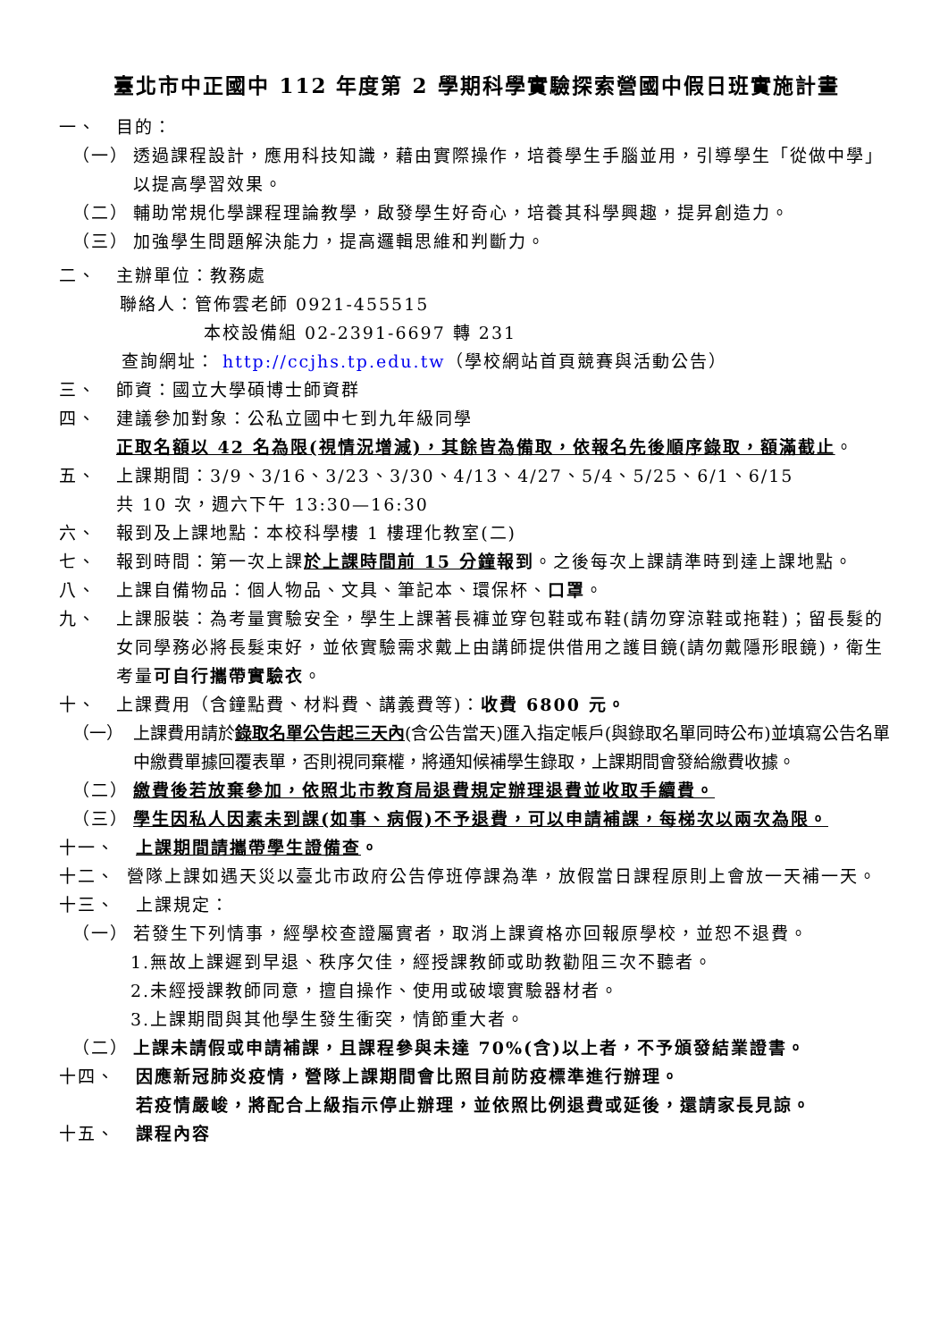臺北市中正國中 112 年度第 2 學期科學實驗探索營國中假日班實施計畫
一、 目的：
（一） 透過課程設計，應用科技知識，藉由實際操作，培養學生手腦並用，引導學生「從做中學」以提高學習效果。
（二） 輔助常規化學課程理論教學，啟發學生好奇心，培養其科學興趣，提昇創造力。
（三） 加強學生問題解決能力，提高邏輯思維和判斷力。
二、 主辦單位：教務處
聯絡人：管佈雲老師 0921-455515
本校設備組 02-2391-6697 轉 231
查詢網址： http://ccjhs.tp.edu.tw（學校網站首頁競賽與活動公告）
三、 師資：國立大學碩博士師資群
四、 建議參加對象：公私立國中七到九年級同學
正取名額以 42 名為限(視情況增減)，其餘皆為備取，依報名先後順序錄取，額滿截止。
五、 上課期間：3/9、3/16、3/23、3/30、4/13、4/27、5/4、5/25、6/1、6/15
共 10 次，週六下午 13:30—16:30
六、 報到及上課地點：本校科學樓 1 樓理化教室(二)
七、 報到時間：第一次上課於上課時間前 15 分鐘報到。之後每次上課請準時到達上課地點。
八、 上課自備物品：個人物品、文具、筆記本、環保杯、口罩。
九、 上課服裝：為考量實驗安全，學生上課著長褲並穿包鞋或布鞋(請勿穿涼鞋或拖鞋)；留長髮的女同學務必將長髮束好，並依實驗需求戴上由講師提供借用之護目鏡(請勿戴隱形眼鏡)，衛生考量可自行攜帶實驗衣。
十、 上課費用（含鐘點費、材料費、講義費等)：收費 6800 元。
（一） 上課費用請於錄取名單公告起三天內(含公告當天)匯入指定帳戶(與錄取名單同時公布)並填寫公告名單中繳費單據回覆表單，否則視同棄權，將通知候補學生錄取，上課期間會發給繳費收據。
（二） 繳費後若放棄參加，依照北市教育局退費規定辦理退費並收取手續費。
（三） 學生因私人因素未到課(如事、病假)不予退費，可以申請補課，每梯次以兩次為限。
十一、 上課期間請攜帶學生證備查。
十二、 營隊上課如遇天災以臺北市政府公告停班停課為準，放假當日課程原則上會放一天補一天。
十三、 上課規定：
（一） 若發生下列情事，經學校查證屬實者，取消上課資格亦回報原學校，並恕不退費。
1.無故上課遲到早退、秩序欠佳，經授課教師或助教勸阻三次不聽者。
2.未經授課教師同意，擅自操作、使用或破壞實驗器材者。
3.上課期間與其他學生發生衝突，情節重大者。
（二） 上課未請假或申請補課，且課程參與未達 70%(含)以上者，不予頒發結業證書。
十四、 因應新冠肺炎疫情，營隊上課期間會比照目前防疫標準進行辦理。
若疫情嚴峻，將配合上級指示停止辦理，並依照比例退費或延後，還請家長見諒。
十五、 課程內容